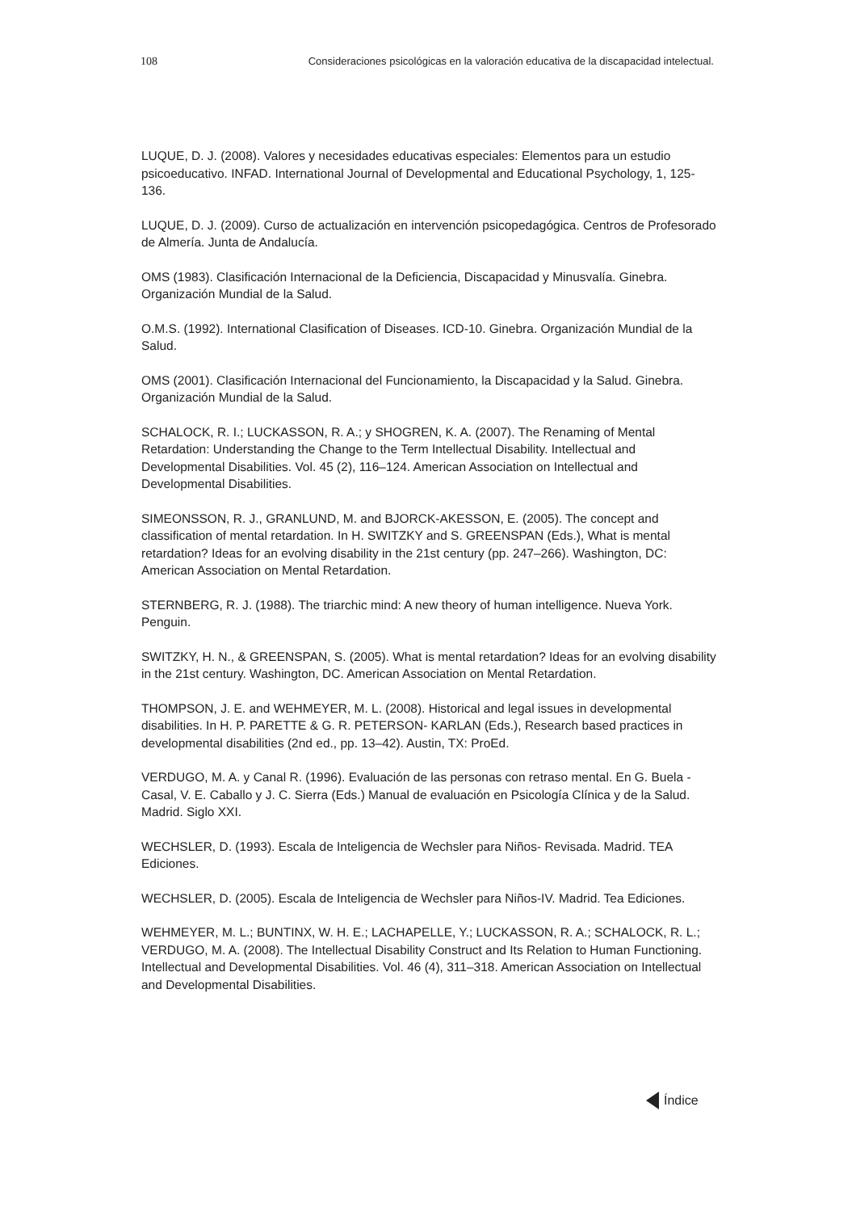108 Consideraciones psicológicas en la valoración educativa de la discapacidad intelectual.
LUQUE, D. J. (2008). Valores y necesidades educativas especiales: Elementos para un estudio psicoeducativo. INFAD. International Journal of Developmental and Educational Psychology, 1, 125-136.
LUQUE, D. J. (2009). Curso de actualización en intervención psicopedagógica. Centros de Profesorado de Almería. Junta de Andalucía.
OMS (1983). Clasificación Internacional de la Deficiencia, Discapacidad y Minusvalía. Ginebra. Organización Mundial de la Salud.
O.M.S. (1992). International Clasification of Diseases. ICD-10. Ginebra. Organización Mundial de la Salud.
OMS (2001). Clasificación Internacional del Funcionamiento, la Discapacidad y la Salud. Ginebra. Organización Mundial de la Salud.
SCHALOCK, R. I.; LUCKASSON, R. A.; y SHOGREN, K. A. (2007). The Renaming of Mental Retardation: Understanding the Change to the Term Intellectual Disability. Intellectual and Developmental Disabilities. Vol. 45 (2), 116–124. American Association on Intellectual and Developmental Disabilities.
SIMEONSSON, R. J., GRANLUND, M. and BJORCK-AKESSON, E. (2005). The concept and classification of mental retardation. In H. SWITZKY and S. GREENSPAN (Eds.), What is mental retardation? Ideas for an evolving disability in the 21st century (pp. 247–266). Washington, DC: American Association on Mental Retardation.
STERNBERG, R. J. (1988). The triarchic mind: A new theory of human intelligence. Nueva York. Penguin.
SWITZKY, H. N., & GREENSPAN, S. (2005). What is mental retardation? Ideas for an evolving disability in the 21st century. Washington, DC. American Association on Mental Retardation.
THOMPSON, J. E. and WEHMEYER, M. L. (2008). Historical and legal issues in developmental disabilities. In H. P. PARETTE & G. R. PETERSON- KARLAN (Eds.), Research based practices in developmental disabilities (2nd ed., pp. 13–42). Austin, TX: ProEd.
VERDUGO, M. A. y Canal R. (1996). Evaluación de las personas con retraso mental. En G. Buela - Casal, V. E. Caballo y J. C. Sierra (Eds.) Manual de evaluación en Psicología Clínica y de la Salud. Madrid. Siglo XXI.
WECHSLER, D. (1993). Escala de Inteligencia de Wechsler para Niños- Revisada. Madrid. TEA Ediciones.
WECHSLER, D. (2005). Escala de Inteligencia de Wechsler para Niños-IV. Madrid. Tea Ediciones.
WEHMEYER, M. L.; BUNTINX, W. H. E.; LACHAPELLE, Y.; LUCKASSON, R. A.; SCHALOCK, R. L.; VERDUGO, M. A. (2008). The Intellectual Disability Construct and Its Relation to Human Functioning. Intellectual and Developmental Disabilities. Vol. 46 (4), 311–318. American Association on Intellectual and Developmental Disabilities.
Índice